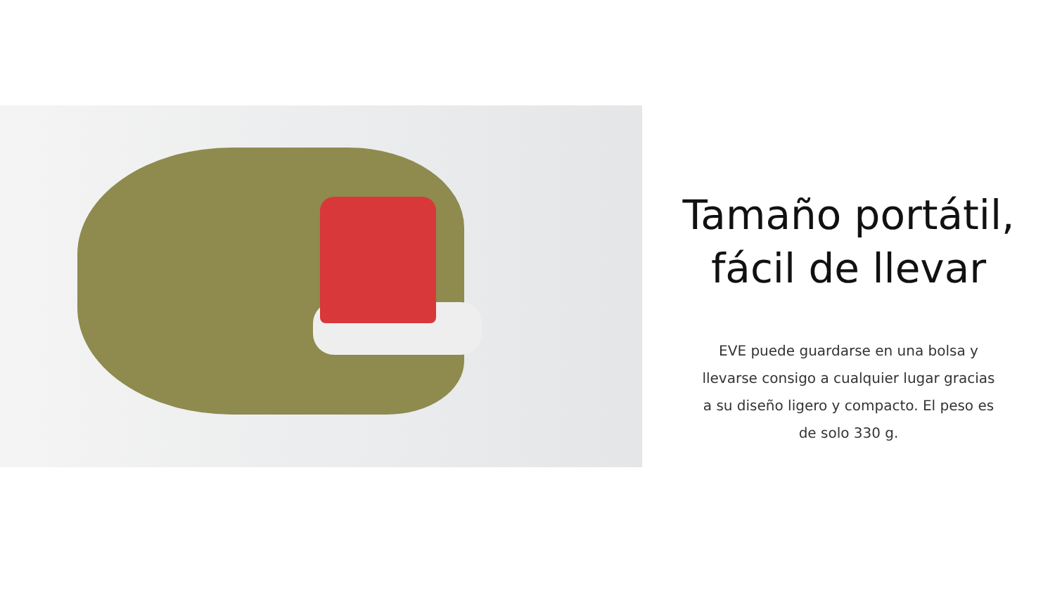Tamaño portátil,
fácil de llevar
EVE puede guardarse en una bolsa y llevarse consigo a cualquier lugar gracias a su diseño ligero y compacto. El peso es de solo 330 g.